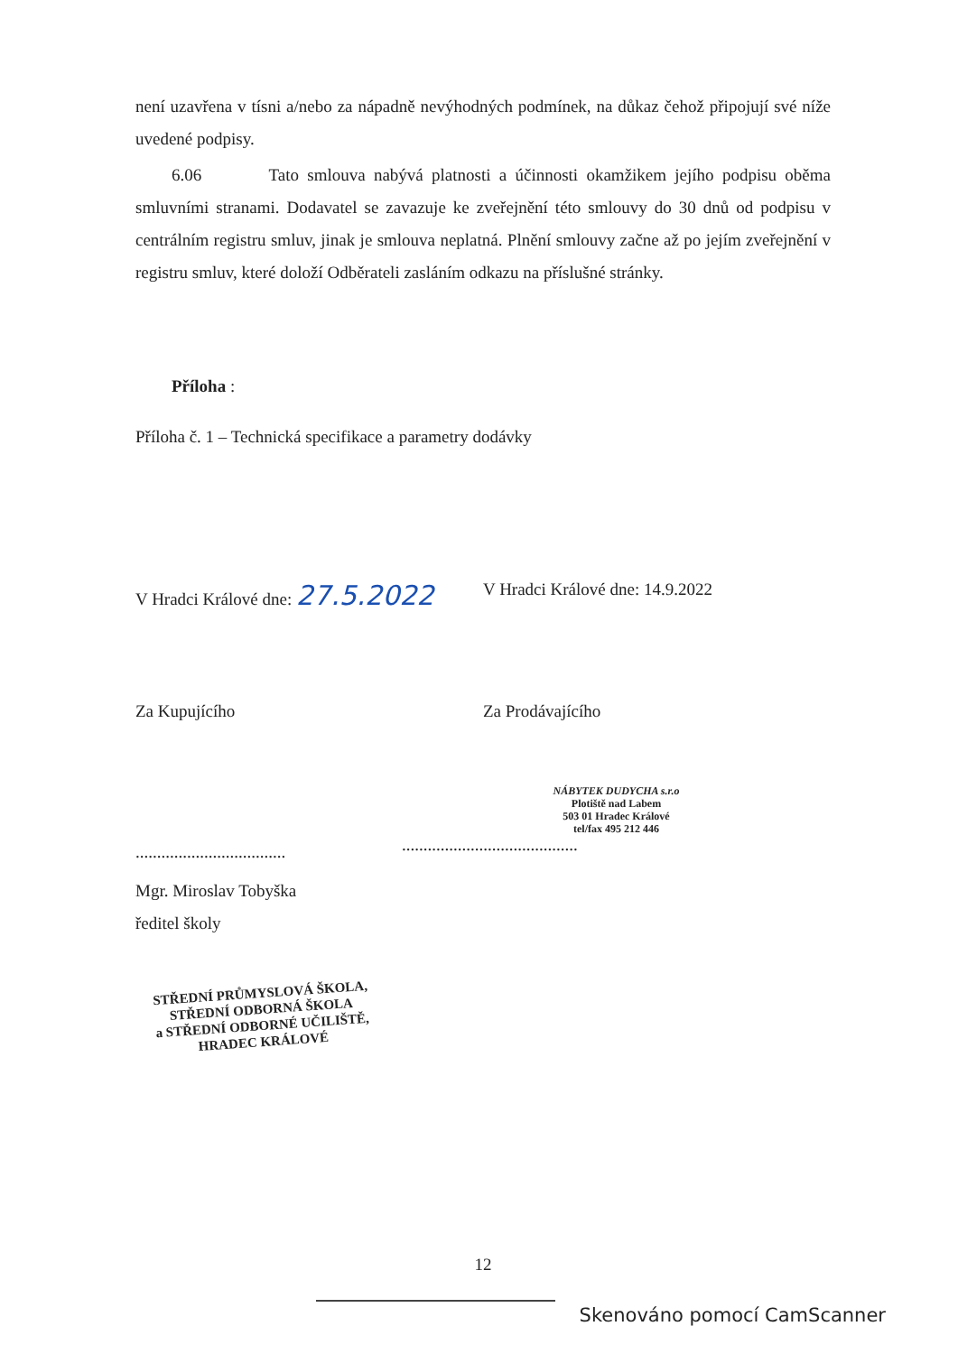není uzavřena v tísni a/nebo za nápadně nevýhodných podmínek, na důkaz čehož připojují své níže uvedené podpisy.
6.06 Tato smlouva nabývá platnosti a účinnosti okamžikem jejího podpisu oběma smluvními stranami. Dodavatel se zavazuje ke zveřejnění této smlouvy do 30 dnů od podpisu v centrálním registru smluv, jinak je smlouva neplatná. Plnění smlouvy začne až po jejím zveřejnění v registru smluv, které doloží Odběrateli zasláním odkazu na příslušné stránky.
Příloha :
Příloha č. 1 – Technická specifikace a parametry dodávky
V Hradci Králové dne: 27.5.2022
V Hradci Králové dne: 14.9.2022
Za Kupujícího Za Prodávajícího
...................................
NÁBYTEK DUDYCHA s.r.o
Plotiště nad Labem
503 01 Hradec Králové
tel/fax 495 212 446
.........................................
Mgr. Miroslav Tobyška
ředitel školy
STŘEDNÍ PRŮMYSLOVÁ ŠKOLA,
STŘEDNÍ ODBORNÁ ŠKOLA
a STŘEDNÍ ODBORNÉ UČILIŠTĚ,
HRADEC KRÁLOVÉ
12
Skenováno pomocí CamScanner